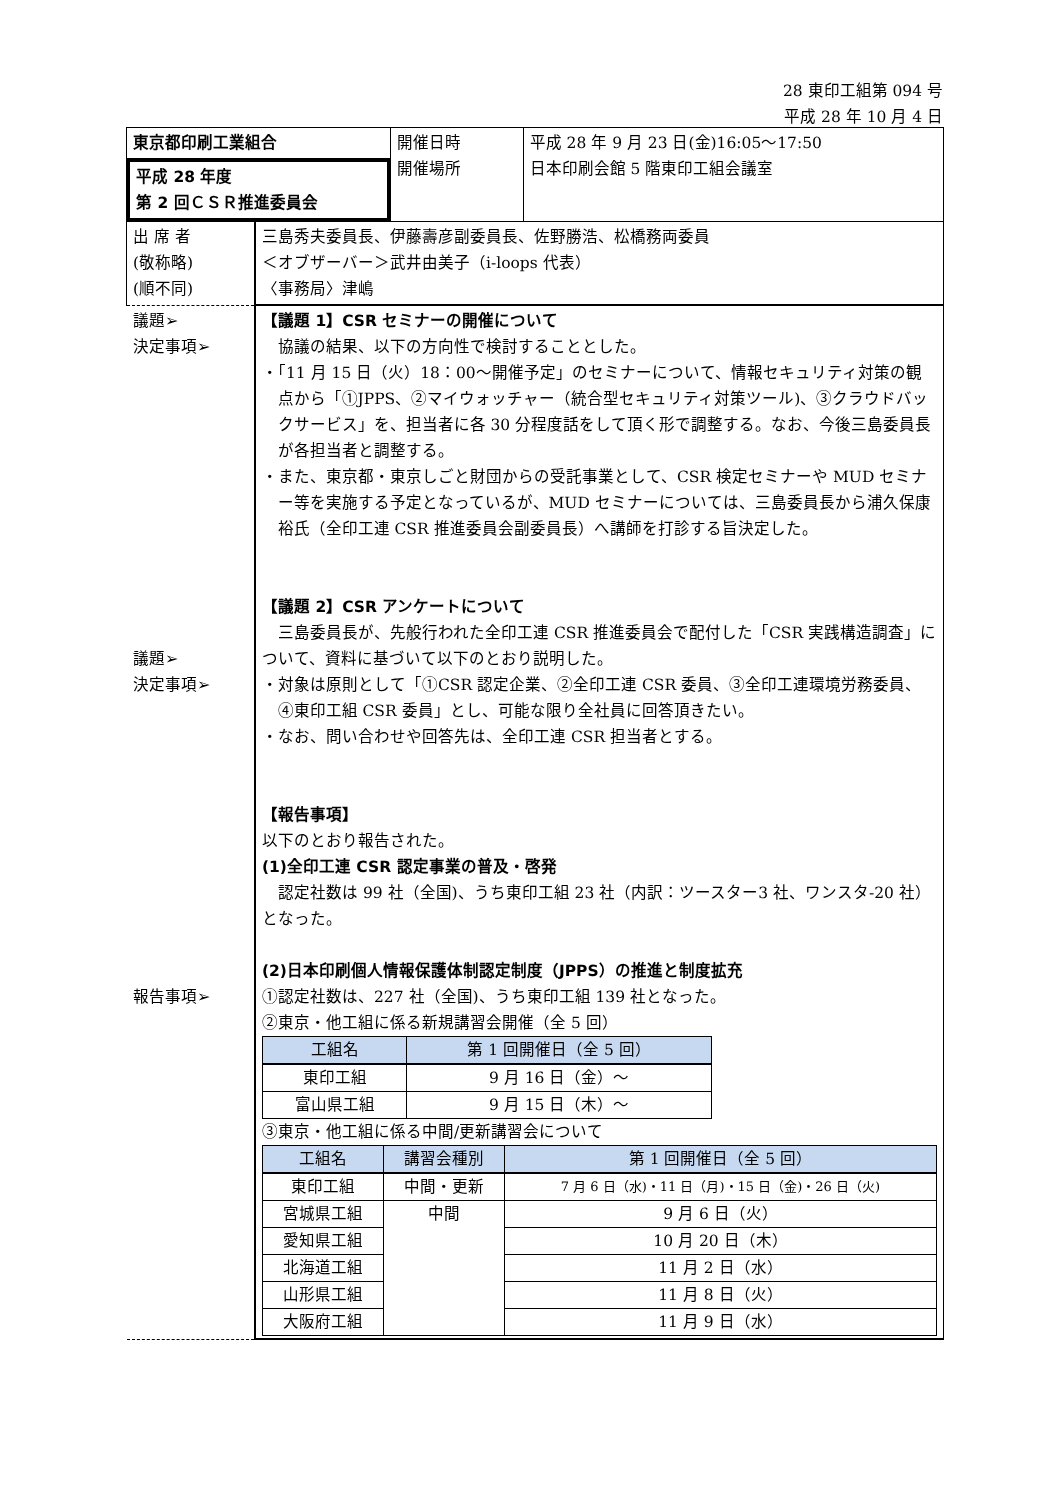28 東印工組第 094 号
平成 28 年 10 月 4 日
| 東京都印刷工業組合 平成 28 年度 第 2 回ＣＳＲ推進委員会 | | 開催日時 開催場所 | 平成 28 年 9 月 23 日(金)16:05～17:50 日本印刷会館 5 階東印工組会議室 |
| 出 席 者 (敬称略) (順不同) | 三島秀夫委員長、伊藤壽彦副委員長、佐野勝浩、松橋務両委員 ＜オブザーバー＞武井由美子（i-loops 代表） 〈事務局〉津嶋 | | |
| 議題➢ 決定事項➢ 議題➢ 決定事項➢ 報告事項➢ | 【議題 1】CSR セミナーの開催について 協議の結果、以下の方向性で検討することとした。 ・「11 月 15 日（火）18：00～開催予定」のセミナーについて、情報セキュリティ対策の観点から「①JPPS、②マイウォッチャー（統合型セキュリティ対策ツール)、③クラウドバックサービス」を、担当者に各 30 分程度話をして頂く形で調整する。なお、今後三島委員長が各担当者と調整する。 ・また、東京都・東京しごと財団からの受託事業として、CSR 検定セミナーや MUD セミナー等を実施する予定となっているが、MUD セミナーについては、三島委員長から浦久保康裕氏（全印工連 CSR 推進委員会副委員長）へ講師を打診する旨決定した。 【議題 2】CSR アンケートについて 三島委員長が、先般行われた全印工連 CSR 推進委員会で配付した「CSR 実践構造調査」について、資料に基づいて以下のとおり説明した。 ・対象は原則として「①CSR 認定企業、②全印工連 CSR 委員、③全印工連環境労務委員、④東印工組 CSR 委員」とし、可能な限り全社員に回答頂きたい。 ・なお、問い合わせや回答先は、全印工連 CSR 担当者とする。 【報告事項】 以下のとおり報告された。 (1)全印工連 CSR 認定事業の普及・啓発 認定社数は 99 社（全国)、うち東印工組 23 社（内訳：ツースター3 社、ワンスタ-20 社）となった。 (2)日本印刷個人情報保護体制認定制度（JPPS）の推進と制度拡充 ①認定社数は、227 社（全国)、うち東印工組 139 社となった。 ②東京・他工組に係る新規講習会開催（全 5 回） / 工組名 / 第 1 回開催日（全 5 回） / / --- / --- / / 東印工組 / 9 月 16 日（金）～ / / 富山県工組 / 9 月 15 日（木）～ / ③東京・他工組に係る中間/更新講習会について / 工組名 / 講習会種別 / 第 1 回開催日（全 5 回） / / --- / --- / --- / / 東印工組 / 中間・更新 / 7 月 6 日（水)・11 日（月)・15 日（金)・26 日（火) / / 宮城県工組 / 中間 / 9 月 6 日（火） / / 愛知県工組 / / 10 月 20 日（木） / / 北海道工組 / / 11 月 2 日（水） / / 山形県工組 / / 11 月 8 日（火） / / 大阪府工組 / / 11 月 9 日（水） / | | |